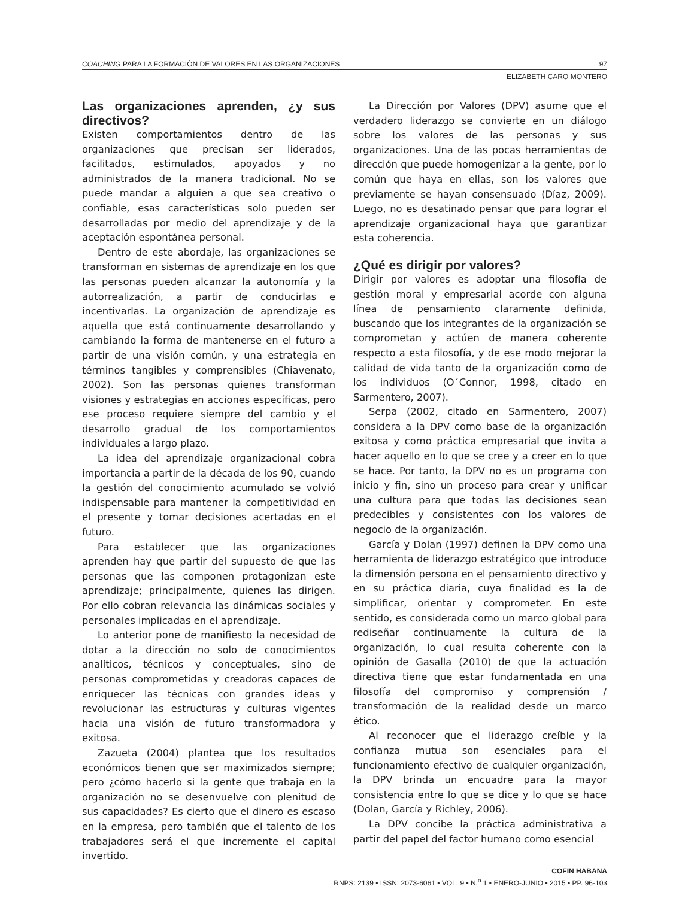COACHING PARA LA FORMACIÓN DE VALORES EN LAS ORGANIZACIONES 97
ELIZABETH CARO MONTERO
Las organizaciones aprenden, ¿y sus directivos?
Existen comportamientos dentro de las organizaciones que precisan ser liderados, facilitados, estimulados, apoyados y no administrados de la manera tradicional. No se puede mandar a alguien a que sea creativo o confiable, esas características solo pueden ser desarrolladas por medio del aprendizaje y de la aceptación espontánea personal.
Dentro de este abordaje, las organizaciones se transforman en sistemas de aprendizaje en los que las personas pueden alcanzar la autonomía y la autorrealización, a partir de conducirlas e incentivarlas. La organización de aprendizaje es aquella que está continuamente desarrollando y cambiando la forma de mantenerse en el futuro a partir de una visión común, y una estrategia en términos tangibles y comprensibles (Chiavenato, 2002). Son las personas quienes transforman visiones y estrategias en acciones específicas, pero ese proceso requiere siempre del cambio y el desarrollo gradual de los comportamientos individuales a largo plazo.
La idea del aprendizaje organizacional cobra importancia a partir de la década de los 90, cuando la gestión del conocimiento acumulado se volvió indispensable para mantener la competitividad en el presente y tomar decisiones acertadas en el futuro.
Para establecer que las organizaciones aprenden hay que partir del supuesto de que las personas que las componen protagonizan este aprendizaje; principalmente, quienes las dirigen. Por ello cobran relevancia las dinámicas sociales y personales implicadas en el aprendizaje.
Lo anterior pone de manifiesto la necesidad de dotar a la dirección no solo de conocimientos analíticos, técnicos y conceptuales, sino de personas comprometidas y creadoras capaces de enriquecer las técnicas con grandes ideas y revolucionar las estructuras y culturas vigentes hacia una visión de futuro transformadora y exitosa.
Zazueta (2004) plantea que los resultados económicos tienen que ser maximizados siempre; pero ¿cómo hacerlo si la gente que trabaja en la organización no se desenvuelve con plenitud de sus capacidades? Es cierto que el dinero es escaso en la empresa, pero también que el talento de los trabajadores será el que incremente el capital invertido.
La Dirección por Valores (DPV) asume que el verdadero liderazgo se convierte en un diálogo sobre los valores de las personas y sus organizaciones. Una de las pocas herramientas de dirección que puede homogenizar a la gente, por lo común que haya en ellas, son los valores que previamente se hayan consensuado (Díaz, 2009). Luego, no es desatinado pensar que para lograr el aprendizaje organizacional haya que garantizar esta coherencia.
¿Qué es dirigir por valores?
Dirigir por valores es adoptar una filosofía de gestión moral y empresarial acorde con alguna línea de pensamiento claramente definida, buscando que los integrantes de la organización se comprometan y actúen de manera coherente respecto a esta filosofía, y de ese modo mejorar la calidad de vida tanto de la organización como de los individuos (O´Connor, 1998, citado en Sarmentero, 2007).
Serpa (2002, citado en Sarmentero, 2007) considera a la DPV como base de la organización exitosa y como práctica empresarial que invita a hacer aquello en lo que se cree y a creer en lo que se hace. Por tanto, la DPV no es un programa con inicio y fin, sino un proceso para crear y unificar una cultura para que todas las decisiones sean predecibles y consistentes con los valores de negocio de la organización.
García y Dolan (1997) definen la DPV como una herramienta de liderazgo estratégico que introduce la dimensión persona en el pensamiento directivo y en su práctica diaria, cuya finalidad es la de simplificar, orientar y comprometer. En este sentido, es considerada como un marco global para rediseñar continuamente la cultura de la organización, lo cual resulta coherente con la opinión de Gasalla (2010) de que la actuación directiva tiene que estar fundamentada en una filosofía del compromiso y comprensión / transformación de la realidad desde un marco ético.
Al reconocer que el liderazgo creíble y la confianza mutua son esenciales para el funcionamiento efectivo de cualquier organización, la DPV brinda un encuadre para la mayor consistencia entre lo que se dice y lo que se hace (Dolan, García y Richley, 2006).
La DPV concibe la práctica administrativa a partir del papel del factor humano como esencial
COFIN HABANA
RNPS: 2139 • ISSN: 2073-6061 • VOL. 9 • N.<sup>o</sup> 1 • ENERO-JUNIO • 2015 • PP. 96-103